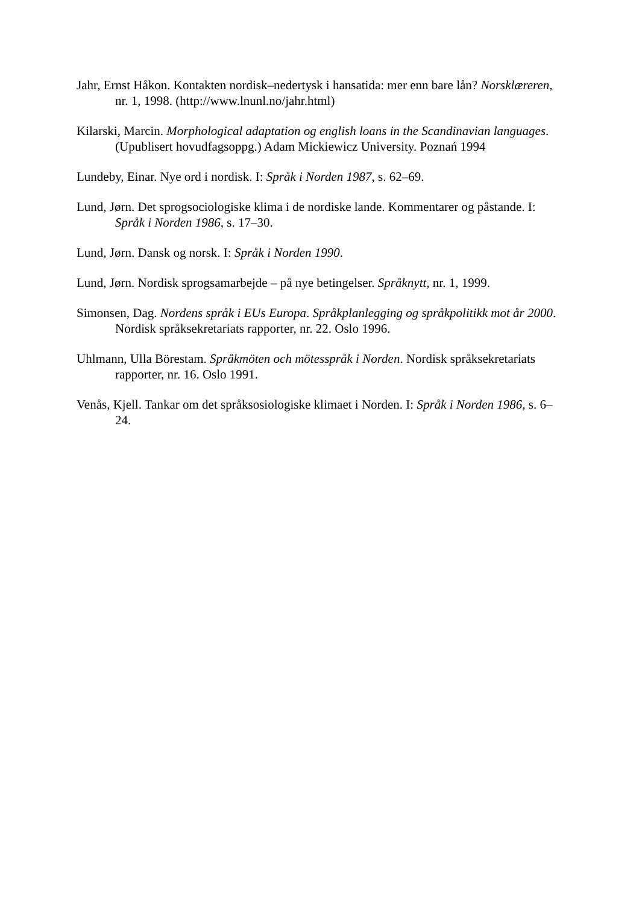Jahr, Ernst Håkon. Kontakten nordisk–nedertysk i hansatida: mer enn bare lån? Norsklæreren, nr. 1, 1998. (http://www.lnunl.no/jahr.html)
Kilarski, Marcin. Morphological adaptation og english loans in the Scandinavian languages. (Upublisert hovudfagsoppg.) Adam Mickiewicz University. Poznań 1994
Lundeby, Einar. Nye ord i nordisk. I: Språk i Norden 1987, s. 62–69.
Lund, Jørn. Det sprogsociologiske klima i de nordiske lande. Kommentarer og påstande. I: Språk i Norden 1986, s. 17–30.
Lund, Jørn. Dansk og norsk. I: Språk i Norden 1990.
Lund, Jørn. Nordisk sprogsamarbejde – på nye betingelser. Språknytt, nr. 1, 1999.
Simonsen, Dag. Nordens språk i EUs Europa. Språkplanlegging og språkpolitikk mot år 2000. Nordisk språksekretariats rapporter, nr. 22. Oslo 1996.
Uhlmann, Ulla Börestam. Språkmöten och mötesspråk i Norden. Nordisk språksekretariats rapporter, nr. 16. Oslo 1991.
Venås, Kjell. Tankar om det språksosiologiske klimaet i Norden. I: Språk i Norden 1986, s. 6–24.